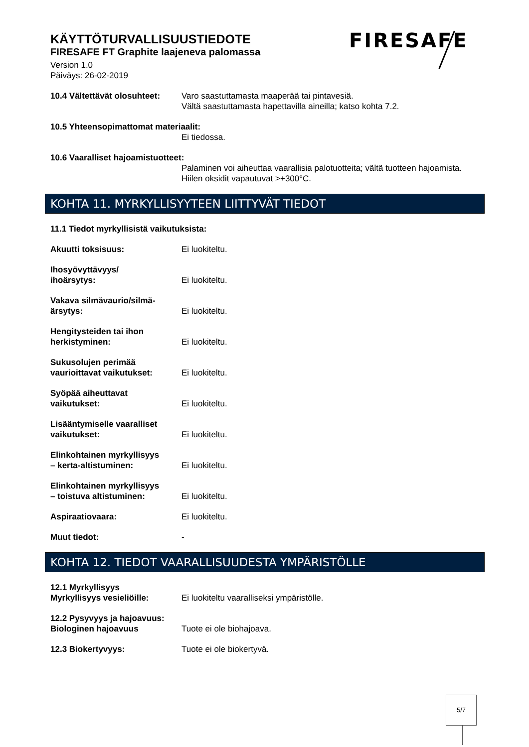KÄYTTÖTURVALLISUUSTIEDOTE
FIRESAFE FT Graphite laajeneva palomassa
Version 1.0
Päiväys: 26-02-2019
FIRESAFE
10.4 Vältettävät olosuhteet:
Varo saastuttamasta maaperää tai pintavesiä.
Vältä saastuttamasta hapettavilla aineilla; katso kohta 7.2.
10.5 Yhteensopimattomat materiaalit:
Ei tiedossa.
10.6 Vaaralliset hajoamistuotteet:
Palaminen voi aiheuttaa vaarallisia palotuotteita; vältä tuotteen hajoamista.
Hiilen oksidit vapautuvat >+300°C.
KOHTA 11. MYRKYLLISYYTEEN LIITTYVÄT TIEDOT
11.1 Tiedot myrkyllisistä vaikutuksista:
Akuutti toksisuus: Ei luokiteltu.
Ihosyövyttävyys/
ihoärsytys:
Ei luokiteltu.
Vakava silmävaurio/silmä-
ärsytys:
Ei luokiteltu.
Hengitysteiden tai ihon
herkistyminen:
Ei luokiteltu.
Sukusolujen perimää
vaurioittavat vaikutukset:
Ei luokiteltu.
Syöpää aiheuttavat
vaikutukset:
Ei luokiteltu.
Lisääntymiselle vaaralliset
vaikutukset:
Ei luokiteltu.
Elinkohtainen myrkyllisyys
– kerta-altistuminen:
Ei luokiteltu.
Elinkohtainen myrkyllisyys
– toistuva altistuminen:
Ei luokiteltu.
Aspiraatiovaara: Ei luokiteltu.
Muut tiedot: -
KOHTA 12. TIEDOT VAARALLISUUDESTA YMPÄRISTÖLLE
12.1 Myrkyllisyys
Myrkyllisyys vesieliöille:
Ei luokiteltu vaaralliseksi ympäristölle.
12.2 Pysyvyys ja hajoavuus:
Biologinen hajoavuus
Tuote ei ole biohajoava.
12.3 Biokertyvyys: Tuote ei ole biokertyvä.
5/7